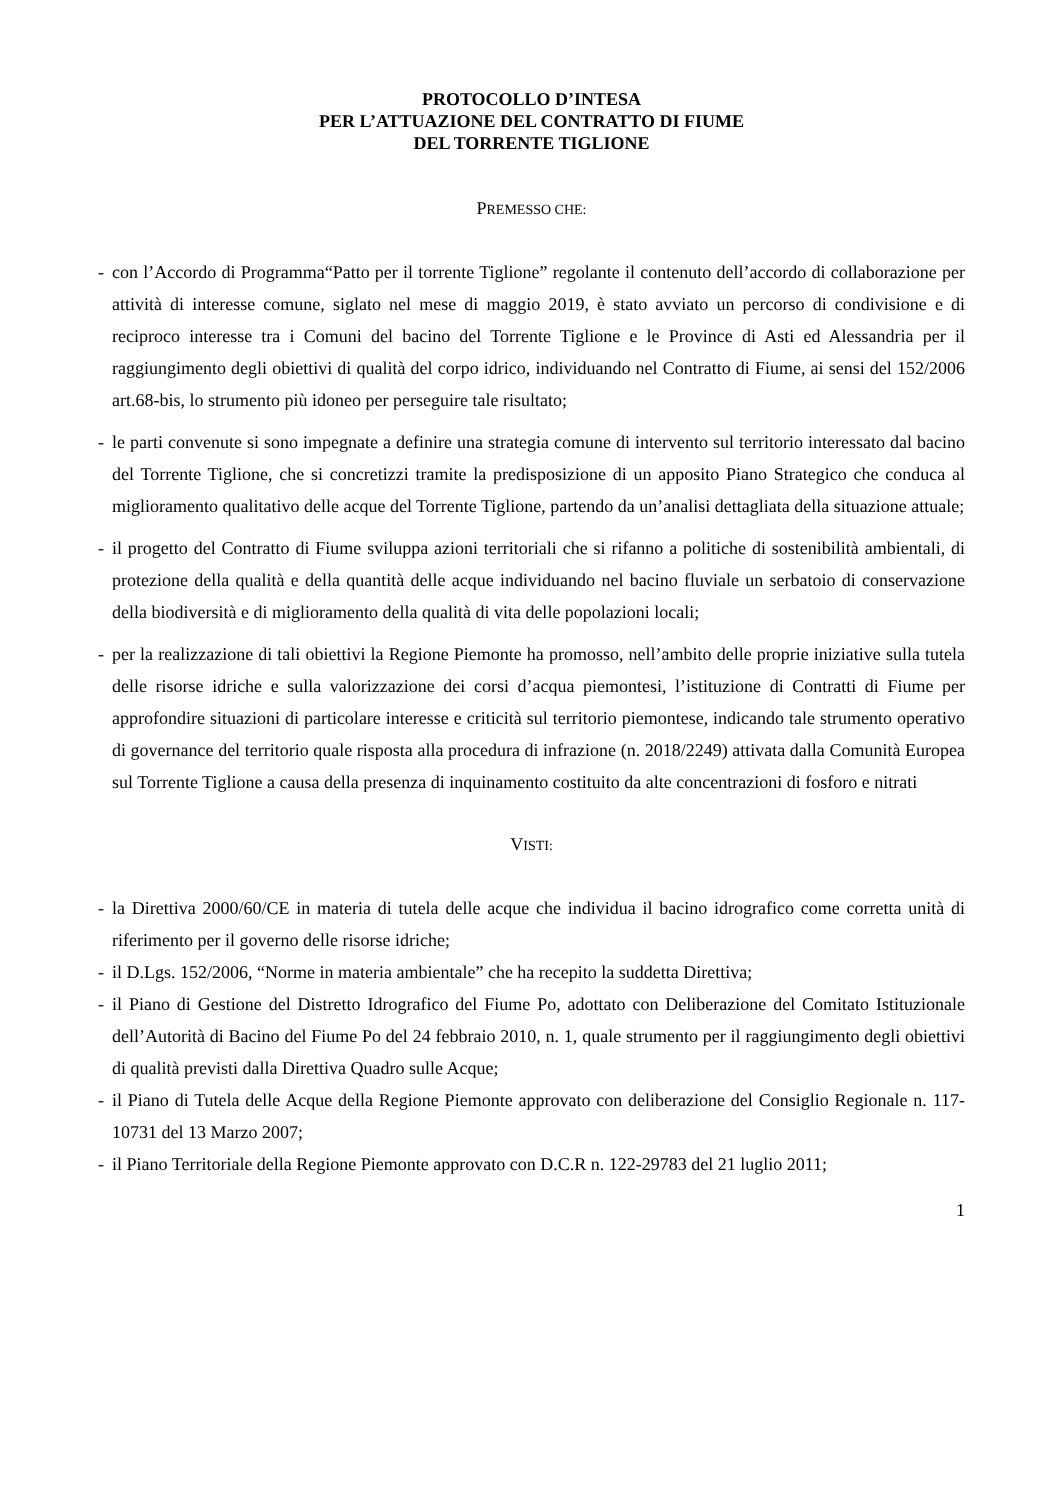PROTOCOLLO D’INTESA
PER L’ATTUAZIONE DEL CONTRATTO DI FIUME
DEL TORRENTE TIGLIONE
PREMESSO CHE:
- con l’Accordo di Programma“Patto per il torrente Tiglione” regolante il contenuto dell’accordo di collaborazione per attività di interesse comune, siglato nel mese di maggio 2019, è stato avviato un percorso di condivisione e di reciproco interesse tra i Comuni del bacino del Torrente Tiglione e le Province di Asti ed Alessandria per il raggiungimento degli obiettivi di qualità del corpo idrico, individuando nel Contratto di Fiume, ai sensi del 152/2006 art.68-bis, lo strumento più idoneo per perseguire tale risultato;
- le parti convenute si sono impegnate a definire una strategia comune di intervento sul territorio interessato dal bacino del Torrente Tiglione, che si concretizzi tramite la predisposizione di un apposito Piano Strategico che conduca al miglioramento qualitativo delle acque del Torrente Tiglione, partendo da un’analisi dettagliata della situazione attuale;
- il progetto del Contratto di Fiume sviluppa azioni territoriali che si rifanno a politiche di sostenibilità ambientali, di protezione della qualità e della quantità delle acque individuando nel bacino fluviale un serbatoio di conservazione della biodiversità e di miglioramento della qualità di vita delle popolazioni locali;
- per la realizzazione di tali obiettivi la Regione Piemonte ha promosso, nell’ambito delle proprie iniziative sulla tutela delle risorse idriche e sulla valorizzazione dei corsi d’acqua piemontesi, l’istituzione di Contratti di Fiume per approfondire situazioni di particolare interesse e criticità sul territorio piemontese, indicando tale strumento operativo di governance del territorio quale risposta alla procedura di infrazione (n. 2018/2249) attivata dalla Comunità Europea sul Torrente Tiglione a causa della presenza di inquinamento costituito da alte concentrazioni di fosforo e nitrati
VISTI:
- la Direttiva 2000/60/CE in materia di tutela delle acque che individua il bacino idrografico come corretta unità di riferimento per il governo delle risorse idriche;
- il D.Lgs. 152/2006, “Norme in materia ambientale” che ha recepito la suddetta Direttiva;
- il Piano di Gestione del Distretto Idrografico del Fiume Po, adottato con Deliberazione del Comitato Istituzionale dell’Autorità di Bacino del Fiume Po del 24 febbraio 2010, n. 1, quale strumento per il raggiungimento degli obiettivi di qualità previsti dalla Direttiva Quadro sulle Acque;
- il Piano di Tutela delle Acque della Regione Piemonte approvato con deliberazione del Consiglio Regionale n. 117-10731 del 13 Marzo 2007;
- il Piano Territoriale della Regione Piemonte approvato con D.C.R n. 122-29783 del 21 luglio 2011;
1